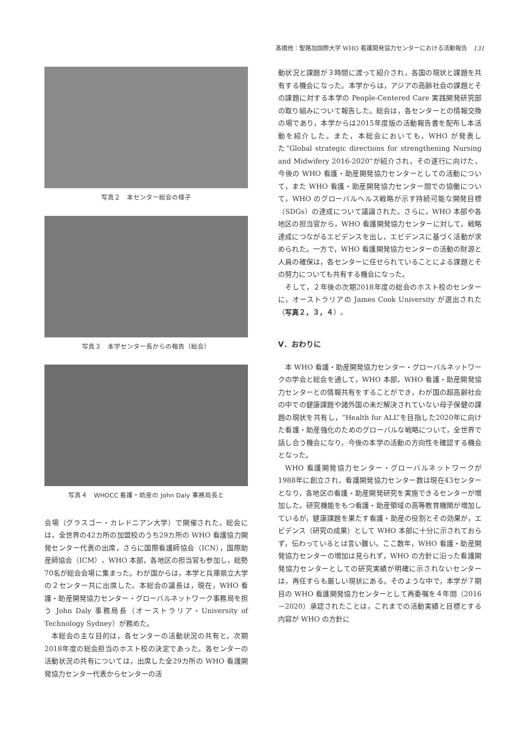髙橋他：聖路加国際大学 WHO 看護開発協力センターにおける活動報告　131
写真２　本センター総会の様子
写真３　本学センター長からの報告（総会）
写真４　WHOCC 看護・助産の John Daly 事務局長と
会場（グラスゴー・カレドニアン大学）で開催された。総会には，全世界の42カ所の加盟校のうち29カ所の WHO 看護協力開発センター代表の出席，さらに国際看護師協会（ICN），国際助産師協会（ICM），WHO 本部，各地区の担当官も参加し，総勢70名が総会会場に集まった。わが国からは，本学と兵庫県立大学の２センター共に出席した。本総会の議長は，現在，WHO 看護・助産開発協力センター・グローバルネットワーク事務局を担う John Daly 事務局長（オーストラリア・University of Technology Sydney）が務めた。
本総会の主な目的は，各センターの活動状況の共有と，次期2018年度の総会担当のホスト校の決定であった。各センターの活動状況の共有については，出席した全29カ所の WHO 看護開発協力センター代表からセンターの活
動状況と課題が３時間に渡って紹介され，各国の現状と課題を共有する機会になった。本学からは，アジアの高齢社会の課題とその課題に対する本学の People-Centered Care 実践開発研究部の取り組みについて報告した。総会は，各センターとの情報交換の場であり，本学からは2015年度版の活動報告書を配布し本活動を紹介した。また，本総会においても，WHO が発表した“Global strategic directions for strengthening Nursing and Midwifery 2016-2020”が紹介され，その遂行に向けた，今後の WHO 看護・助産開発協力センターとしての活動について，また WHO 看護・助産開発協力センター間での協働について，WHO のグローバルヘルス戦略が示す持続可能な開発目標（SDGs）の達成について議論された。さらに，WHO 本部や各地区の担当官から，WHO 看護開発協力センターに対して，戦略達成につながるエビデンスを出し，エビデンスに基づく活動が求められた。一方で，WHO 看護開発協力センターの活動の財源と人員の確保は，各センターに任せられていることによる課題とその努力についても共有する機会になった。
そして，２年後の次期2018年度の総会のホスト校のセンターに，オーストラリアの James Cook University が選出された（写真２，３，４）。
Ⅴ．おわりに
本 WHO 看護・助産開発協力センター・グローバルネットワークの学会と総会を通して，WHO 本部，WHO 看護・助産開発協力センターとの情報共有をすることができ，わが国の超高齢社会の中での健康課題や諸外国の未だ解決されていない母子保健の課題の現状を共有し，“Health for ALL”を目指した2020年に向けた看護・助産強化のためのグローバルな戦略について，全世界で話し合う機会になり，今後の本学の活動の方向性を確認する機会となった。
WHO 看護開発協力センター・グローバルネットワークが1988年に創立され，看護開発協力センター数は現在43センターとなり，各地区の看護・助産開発研究を実施できるセンターが増加した。研究機能をもつ看護・助産領域の高等教育機関が増加しているが，健康課題を果たす看護・助産の役割とその効果が，エビデンス（研究の成果）として WHO 本部に十分に示されておらず，伝わっているとは言い難い。ここ数年，WHO 看護・助産開発協力センターの増加は見られず，WHO の方針に沿った看護開発協力センターとしての研究実績が明確に示されないセンターは，再任すらも厳しい現状にある。そのような中で，本学が７期目の WHO 看護開発協力センターとして再委嘱を４年間（2016－2020）承認されたことは，これまでの活動実績と目標とする内容が WHO の方針に